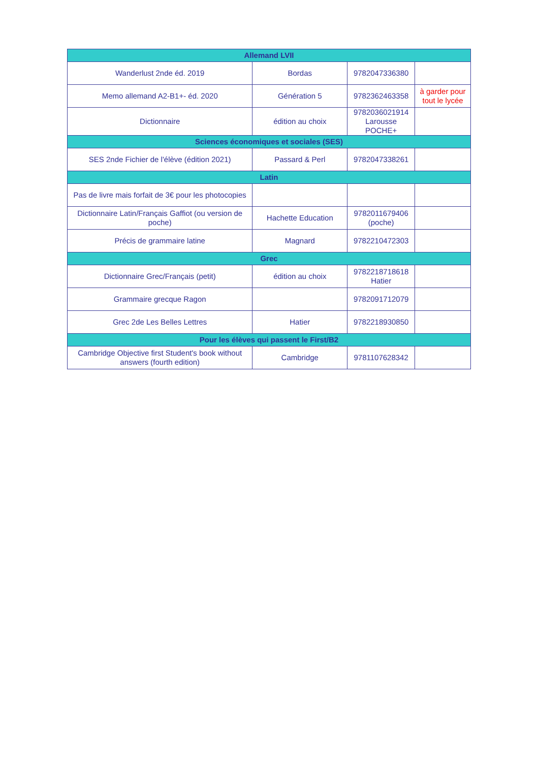| Allemand LVII | | | |
| --- | --- | --- | --- |
| Wanderlust 2nde éd. 2019 | Bordas | 9782047336380 | |
| Memo allemand A2-B1+- éd. 2020 | Génération 5 | 9782362463358 | à garder pour tout le lycée |
| Dictionnaire | édition au choix | 9782036021914 Larousse POCHE+ | |
| Sciences économiques et sociales (SES) | | | |
| SES 2nde Fichier de l'élève (édition 2021) | Passard & Perl | 9782047338261 | |
| Latin | | | |
| Pas de livre mais forfait de 3€ pour les photocopies | | | |
| Dictionnaire Latin/Français Gaffiot (ou version de poche) | Hachette Education | 9782011679406 (poche) | |
| Précis de grammaire latine | Magnard | 9782210472303 | |
| Grec | | | |
| Dictionnaire Grec/Français (petit) | édition au choix | 9782218718618 Hatier | |
| Grammaire grecque Ragon | | 9782091712079 | |
| Grec 2de Les Belles Lettres | Hatier | 9782218930850 | |
| Pour les élèves qui passent le First/B2 | | | |
| Cambridge Objective first Student's book without answers (fourth edition) | Cambridge | 9781107628342 | |